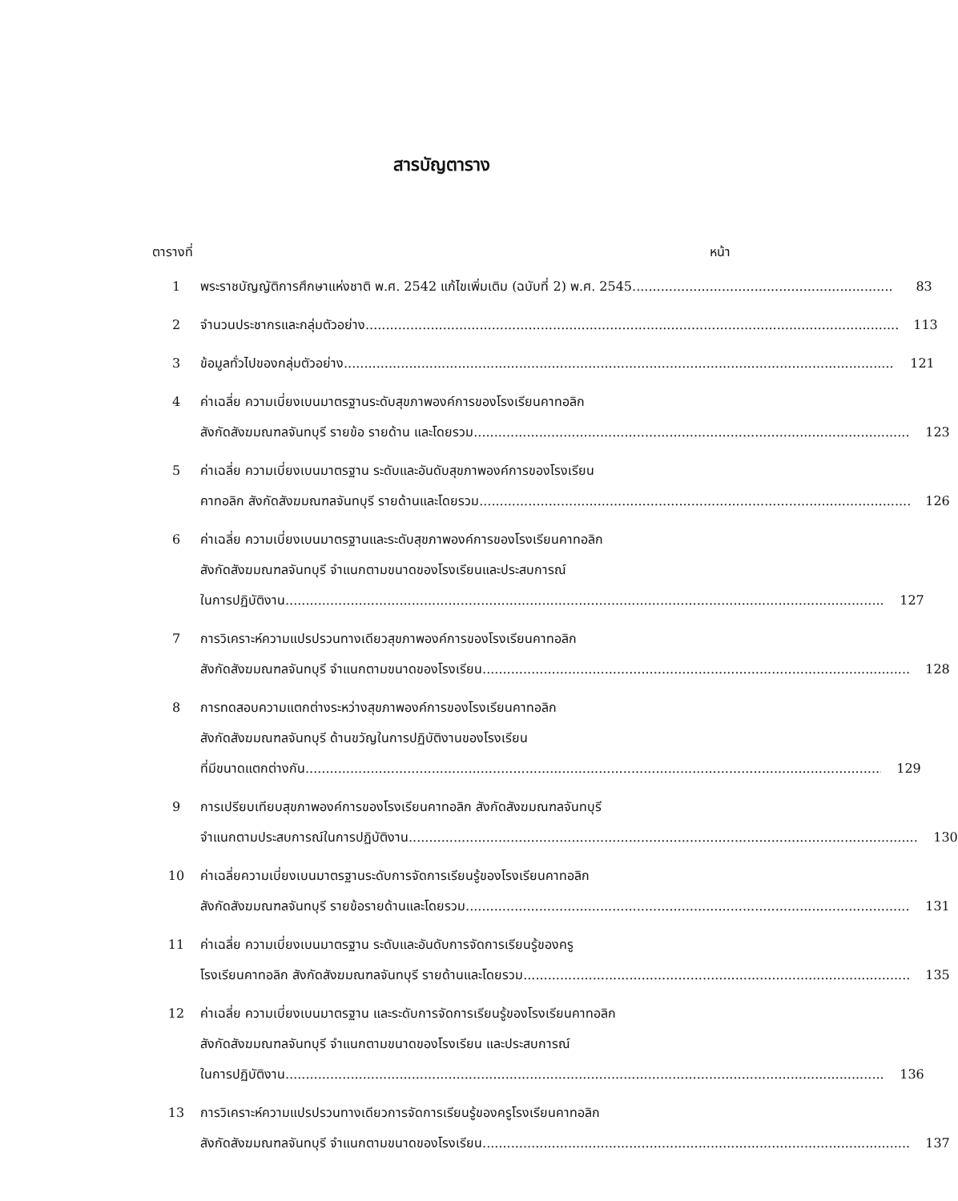สารบัญตาราง
ตารางที่ หน้า
1 พระราชบัญญัติการศึกษาแห่งชาติ พ.ศ. 2542 แก้ไขเพิ่มเติม (ฉบับที่ 2) พ.ศ. 2545 83
2 จำนวนประชากรและกลุ่มตัวอย่าง 113
3 ข้อมูลทั่วไปของกลุ่มตัวอย่าง 121
4 ค่าเฉลี่ย ความเบี่ยงเบนมาตรฐานระดับสุขภาพองค์การของโรงเรียนคาทอลิก
สังกัดสังฆมณฑลจันทบุรี รายข้อ รายด้าน และโดยรวม 123
5 ค่าเฉลี่ย ความเบี่ยงเบนมาตรฐาน ระดับและอันดับสุขภาพองค์การของโรงเรียน
คาทอลิก สังกัดสังฆมณฑลจันทบุรี รายด้านและโดยรวม 126
6 ค่าเฉลี่ย ความเบี่ยงเบนมาตรฐานและระดับสุขภาพองค์การของโรงเรียนคาทอลิก
สังกัดสังฆมณฑลจันทบุรี จำแนกตามขนาดของโรงเรียนและประสบการณ์
ในการปฏิบัติงาน 127
7 การวิเคราะห์ความแปรปรวนทางเดียวสุขภาพองค์การของโรงเรียนคาทอลิก
สังกัดสังฆมณฑลจันทบุรี จำแนกตามขนาดของโรงเรียน 128
8 การทดสอบความแตกต่างระหว่างสุขภาพองค์การของโรงเรียนคาทอลิก
สังกัดสังฆมณฑลจันทบุรี ด้านขวัญในการปฏิบัติงานของโรงเรียน
ที่มีขนาดแตกต่างกัน 129
9 การเปรียบเทียบสุขภาพองค์การของโรงเรียนคาทอลิก สังกัดสังฆมณฑลจันทบุรี
จำแนกตามประสบการณ์ในการปฏิบัติงาน 130
10 ค่าเฉลี่ยความเบี่ยงเบนมาตรฐานระดับการจัดการเรียนรู้ของโรงเรียนคาทอลิก
สังกัดสังฆมณฑลจันทบุรี รายข้อรายด้านและโดยรวม 131
11 ค่าเฉลี่ย ความเบี่ยงเบนมาตรฐาน ระดับและอันดับการจัดการเรียนรู้ของครู
โรงเรียนคาทอลิก สังกัดสังฆมณฑลจันทบุรี รายด้านและโดยรวม 135
12 ค่าเฉลี่ย ความเบี่ยงเบนมาตรฐาน และระดับการจัดการเรียนรู้ของโรงเรียนคาทอลิก
สังกัดสังฆมณฑลจันทบุรี จำแนกตามขนาดของโรงเรียน และประสบการณ์
ในการปฏิบัติงาน 136
13 การวิเคราะห์ความแปรปรวนทางเดียวการจัดการเรียนรู้ของครูโรงเรียนคาทอลิก
สังกัดสังฆมณฑลจันทบุรี จำแนกตามขนาดของโรงเรียน 137